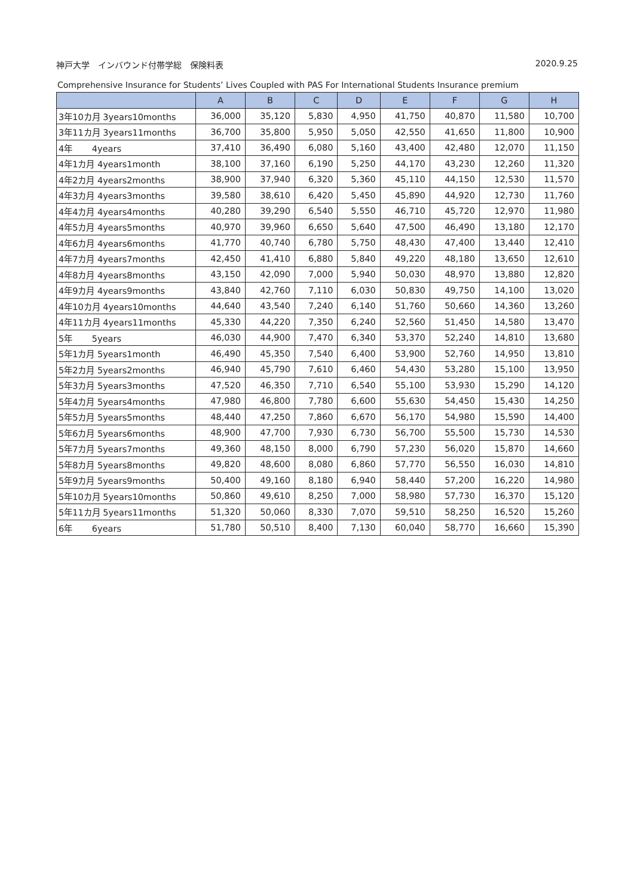神戸大学　インバウンド付帯学総　保険料表 2020.9.25
Comprehensive Insurance for Students’ Lives Coupled with PAS For International Students Insurance premium
| | A | B | C | D | E | F | G | H |
| --- | --- | --- | --- | --- | --- | --- | --- | --- |
| 3年10カ月 3years10months | 36,000 | 35,120 | 5,830 | 4,950 | 41,750 | 40,870 | 11,580 | 10,700 |
| 3年11カ月 3years11months | 36,700 | 35,800 | 5,950 | 5,050 | 42,550 | 41,650 | 11,800 | 10,900 |
| 4年 4years | 37,410 | 36,490 | 6,080 | 5,160 | 43,400 | 42,480 | 12,070 | 11,150 |
| 4年1カ月 4years1month | 38,100 | 37,160 | 6,190 | 5,250 | 44,170 | 43,230 | 12,260 | 11,320 |
| 4年2カ月 4years2months | 38,900 | 37,940 | 6,320 | 5,360 | 45,110 | 44,150 | 12,530 | 11,570 |
| 4年3カ月 4years3months | 39,580 | 38,610 | 6,420 | 5,450 | 45,890 | 44,920 | 12,730 | 11,760 |
| 4年4カ月 4years4months | 40,280 | 39,290 | 6,540 | 5,550 | 46,710 | 45,720 | 12,970 | 11,980 |
| 4年5カ月 4years5months | 40,970 | 39,960 | 6,650 | 5,640 | 47,500 | 46,490 | 13,180 | 12,170 |
| 4年6カ月 4years6months | 41,770 | 40,740 | 6,780 | 5,750 | 48,430 | 47,400 | 13,440 | 12,410 |
| 4年7カ月 4years7months | 42,450 | 41,410 | 6,880 | 5,840 | 49,220 | 48,180 | 13,650 | 12,610 |
| 4年8カ月 4years8months | 43,150 | 42,090 | 7,000 | 5,940 | 50,030 | 48,970 | 13,880 | 12,820 |
| 4年9カ月 4years9months | 43,840 | 42,760 | 7,110 | 6,030 | 50,830 | 49,750 | 14,100 | 13,020 |
| 4年10カ月 4years10months | 44,640 | 43,540 | 7,240 | 6,140 | 51,760 | 50,660 | 14,360 | 13,260 |
| 4年11カ月 4years11months | 45,330 | 44,220 | 7,350 | 6,240 | 52,560 | 51,450 | 14,580 | 13,470 |
| 5年 5years | 46,030 | 44,900 | 7,470 | 6,340 | 53,370 | 52,240 | 14,810 | 13,680 |
| 5年1カ月 5years1month | 46,490 | 45,350 | 7,540 | 6,400 | 53,900 | 52,760 | 14,950 | 13,810 |
| 5年2カ月 5years2months | 46,940 | 45,790 | 7,610 | 6,460 | 54,430 | 53,280 | 15,100 | 13,950 |
| 5年3カ月 5years3months | 47,520 | 46,350 | 7,710 | 6,540 | 55,100 | 53,930 | 15,290 | 14,120 |
| 5年4カ月 5years4months | 47,980 | 46,800 | 7,780 | 6,600 | 55,630 | 54,450 | 15,430 | 14,250 |
| 5年5カ月 5years5months | 48,440 | 47,250 | 7,860 | 6,670 | 56,170 | 54,980 | 15,590 | 14,400 |
| 5年6カ月 5years6months | 48,900 | 47,700 | 7,930 | 6,730 | 56,700 | 55,500 | 15,730 | 14,530 |
| 5年7カ月 5years7months | 49,360 | 48,150 | 8,000 | 6,790 | 57,230 | 56,020 | 15,870 | 14,660 |
| 5年8カ月 5years8months | 49,820 | 48,600 | 8,080 | 6,860 | 57,770 | 56,550 | 16,030 | 14,810 |
| 5年9カ月 5years9months | 50,400 | 49,160 | 8,180 | 6,940 | 58,440 | 57,200 | 16,220 | 14,980 |
| 5年10カ月 5years10months | 50,860 | 49,610 | 8,250 | 7,000 | 58,980 | 57,730 | 16,370 | 15,120 |
| 5年11カ月 5years11months | 51,320 | 50,060 | 8,330 | 7,070 | 59,510 | 58,250 | 16,520 | 15,260 |
| 6年 6years | 51,780 | 50,510 | 8,400 | 7,130 | 60,040 | 58,770 | 16,660 | 15,390 |